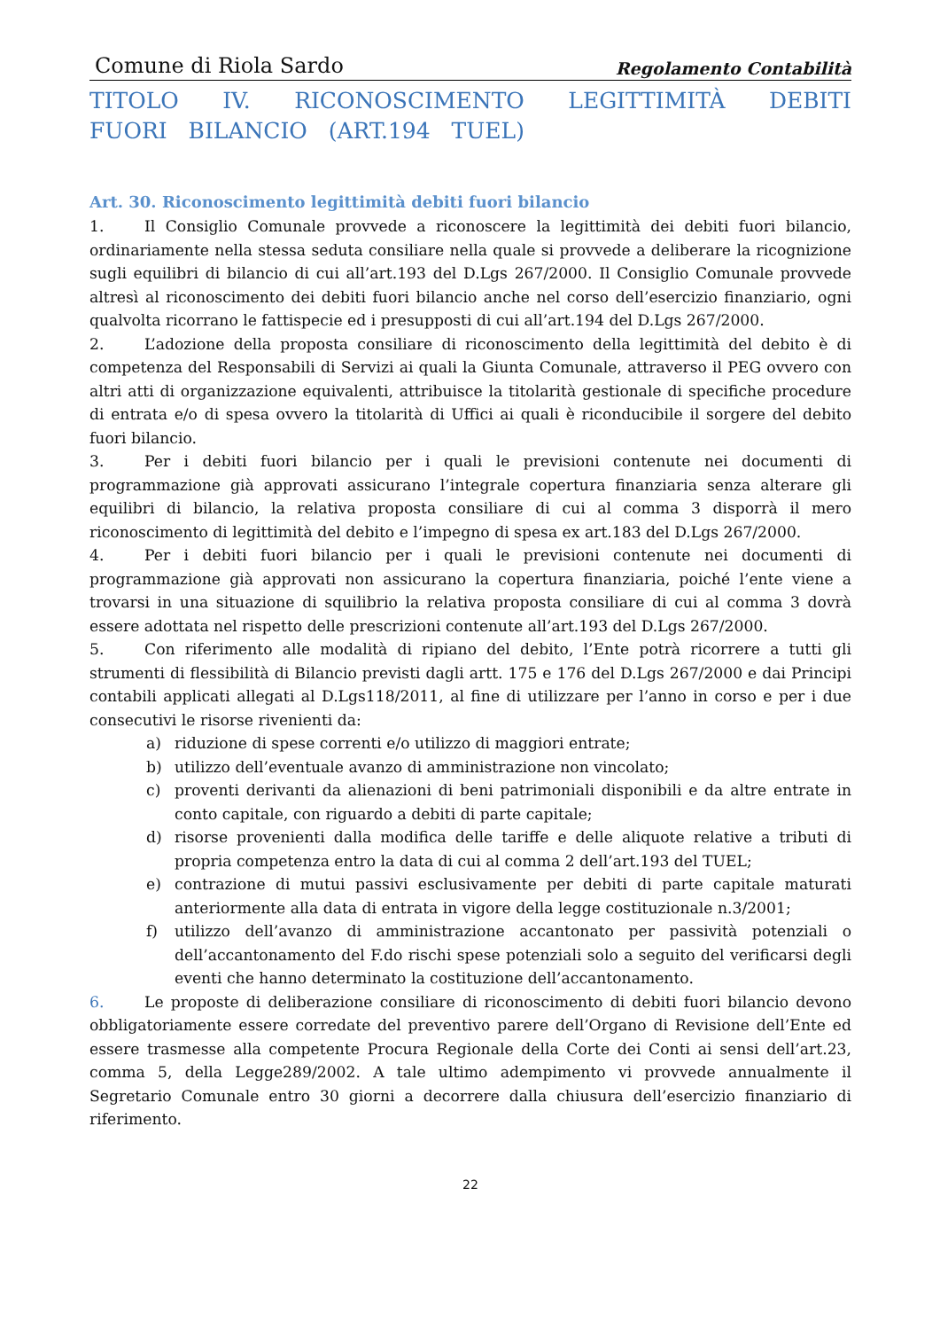Comune di Riola Sardo Regolamento Contabilità
TITOLO IV. RICONOSCIMENTO LEGITTIMITÀ DEBITI FUORI BILANCIO (ART.194 TUEL)
Art. 30. Riconoscimento legittimità debiti fuori bilancio
1. Il Consiglio Comunale provvede a riconoscere la legittimità dei debiti fuori bilancio, ordinariamente nella stessa seduta consiliare nella quale si provvede a deliberare la ricognizione sugli equilibri di bilancio di cui all’art.193 del D.Lgs 267/2000. Il Consiglio Comunale provvede altresì al riconoscimento dei debiti fuori bilancio anche nel corso dell’esercizio finanziario, ogni qualvolta ricorrano le fattispecie ed i presupposti di cui all’art.194 del D.Lgs 267/2000.
2. L’adozione della proposta consiliare di riconoscimento della legittimità del debito è di competenza del Responsabili di Servizi ai quali la Giunta Comunale, attraverso il PEG ovvero con altri atti di organizzazione equivalenti, attribuisce la titolarità gestionale di specifiche procedure di entrata e/o di spesa ovvero la titolarità di Uffici ai quali è riconducibile il sorgere del debito fuori bilancio.
3. Per i debiti fuori bilancio per i quali le previsioni contenute nei documenti di programmazione già approvati assicurano l’integrale copertura finanziaria senza alterare gli equilibri di bilancio, la relativa proposta consiliare di cui al comma 3 disporrà il mero riconoscimento di legittimità del debito e l’impegno di spesa ex art.183 del D.Lgs 267/2000.
4. Per i debiti fuori bilancio per i quali le previsioni contenute nei documenti di programmazione già approvati non assicurano la copertura finanziaria, poiché l’ente viene a trovarsi in una situazione di squilibrio la relativa proposta consiliare di cui al comma 3 dovrà essere adottata nel rispetto delle prescrizioni contenute all’art.193 del D.Lgs 267/2000.
5. Con riferimento alle modalità di ripiano del debito, l’Ente potrà ricorrere a tutti gli strumenti di flessibilità di Bilancio previsti dagli artt. 175 e 176 del D.Lgs 267/2000 e dai Principi contabili applicati allegati al D.Lgs118/2011, al fine di utilizzare per l’anno in corso e per i due consecutivi le risorse rivenienti da:
a) riduzione di spese correnti e/o utilizzo di maggiori entrate;
b) utilizzo dell’eventuale avanzo di amministrazione non vincolato;
c) proventi derivanti da alienazioni di beni patrimoniali disponibili e da altre entrate in conto capitale, con riguardo a debiti di parte capitale;
d) risorse provenienti dalla modifica delle tariffe e delle aliquote relative a tributi di propria competenza entro la data di cui al comma 2 dell’art.193 del TUEL;
e) contrazione di mutui passivi esclusivamente per debiti di parte capitale maturati anteriormente alla data di entrata in vigore della legge costituzionale n.3/2001;
f) utilizzo dell’avanzo di amministrazione accantonato per passività potenziali o dell’accantonamento del F.do rischi spese potenziali solo a seguito del verificarsi degli eventi che hanno determinato la costituzione dell’accantonamento.
6. Le proposte di deliberazione consiliare di riconoscimento di debiti fuori bilancio devono obbligatoriamente essere corredate del preventivo parere dell’Organo di Revisione dell’Ente ed essere trasmesse alla competente Procura Regionale della Corte dei Conti ai sensi dell’art.23, comma 5, della Legge289/2002. A tale ultimo adempimento vi provvede annualmente il Segretario Comunale entro 30 giorni a decorrere dalla chiusura dell’esercizio finanziario di riferimento.
22